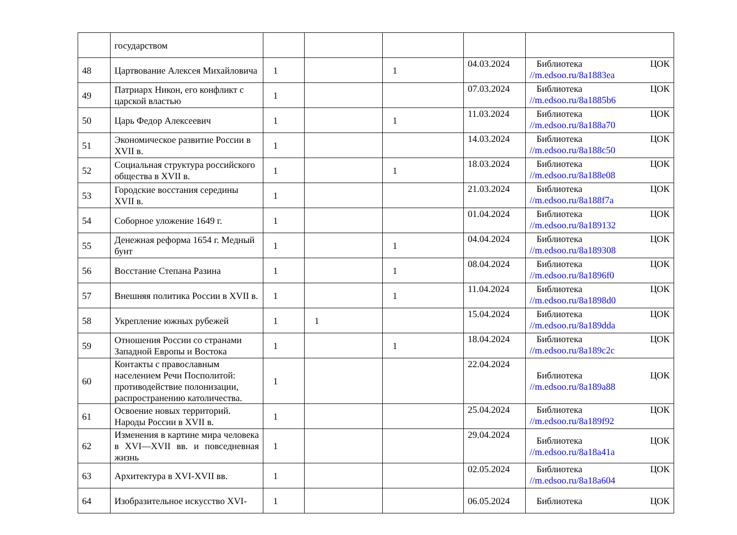| | государством | | | | | |
| 48 | Цартвование Алексея Михайловича | 1 | | 1 | 04.03.2024 | Библиотека ЦОК //m.edsoo.ru/8a1883ea |
| 49 | Патриарх Никон, его конфликт с царской властью | 1 | | | 07.03.2024 | Библиотека ЦОК //m.edsoo.ru/8a1885b6 |
| 50 | Царь Федор Алексеевич | 1 | | 1 | 11.03.2024 | Библиотека ЦОК //m.edsoo.ru/8a188a70 |
| 51 | Экономическое развитие России в XVII в. | 1 | | | 14.03.2024 | Библиотека ЦОК //m.edsoo.ru/8a188c50 |
| 52 | Социальная структура российского общества в XVII в. | 1 | | 1 | 18.03.2024 | Библиотека ЦОК //m.edsoo.ru/8a188e08 |
| 53 | Городские восстания середины XVII в. | 1 | | | 21.03.2024 | Библиотека ЦОК //m.edsoo.ru/8a188f7a |
| 54 | Соборное уложение 1649 г. | 1 | | | 01.04.2024 | Библиотека ЦОК //m.edsoo.ru/8a189132 |
| 55 | Денежная реформа 1654 г. Медный бунт | 1 | | 1 | 04.04.2024 | Библиотека ЦОК //m.edsoo.ru/8a189308 |
| 56 | Восстание Степана Разина | 1 | | 1 | 08.04.2024 | Библиотека ЦОК //m.edsoo.ru/8a1896f0 |
| 57 | Внешняя политика России в XVII в. | 1 | | 1 | 11.04.2024 | Библиотека ЦОК //m.edsoo.ru/8a1898d0 |
| 58 | Укрепление южных рубежей | 1 | 1 | | 15.04.2024 | Библиотека ЦОК //m.edsoo.ru/8a189dda |
| 59 | Отношения России со странами Западной Европы и Востока | 1 | | 1 | 18.04.2024 | Библиотека ЦОК //m.edsoo.ru/8a189c2c |
| 60 | Контакты с православным населением Речи Посполитой: противодействие полонизации, распространению католичества. | 1 | | | 22.04.2024 | Библиотека ЦОК //m.edsoo.ru/8a189a88 |
| 61 | Освоение новых территорий. Народы России в XVII в. | 1 | | | 25.04.2024 | Библиотека ЦОК //m.edsoo.ru/8a189f92 |
| 62 | Изменения в картине мира человека в XVI—XVII вв. и повседневная жизнь | 1 | | | 29.04.2024 | Библиотека ЦОК //m.edsoo.ru/8a18a41a |
| 63 | Архитектура в XVI-XVII вв. | 1 | | | 02.05.2024 | Библиотека ЦОК //m.edsoo.ru/8a18a604 |
| 64 | Изобразительное искусство XVI- | 1 | | | 06.05.2024 | Библиотека ЦОК |